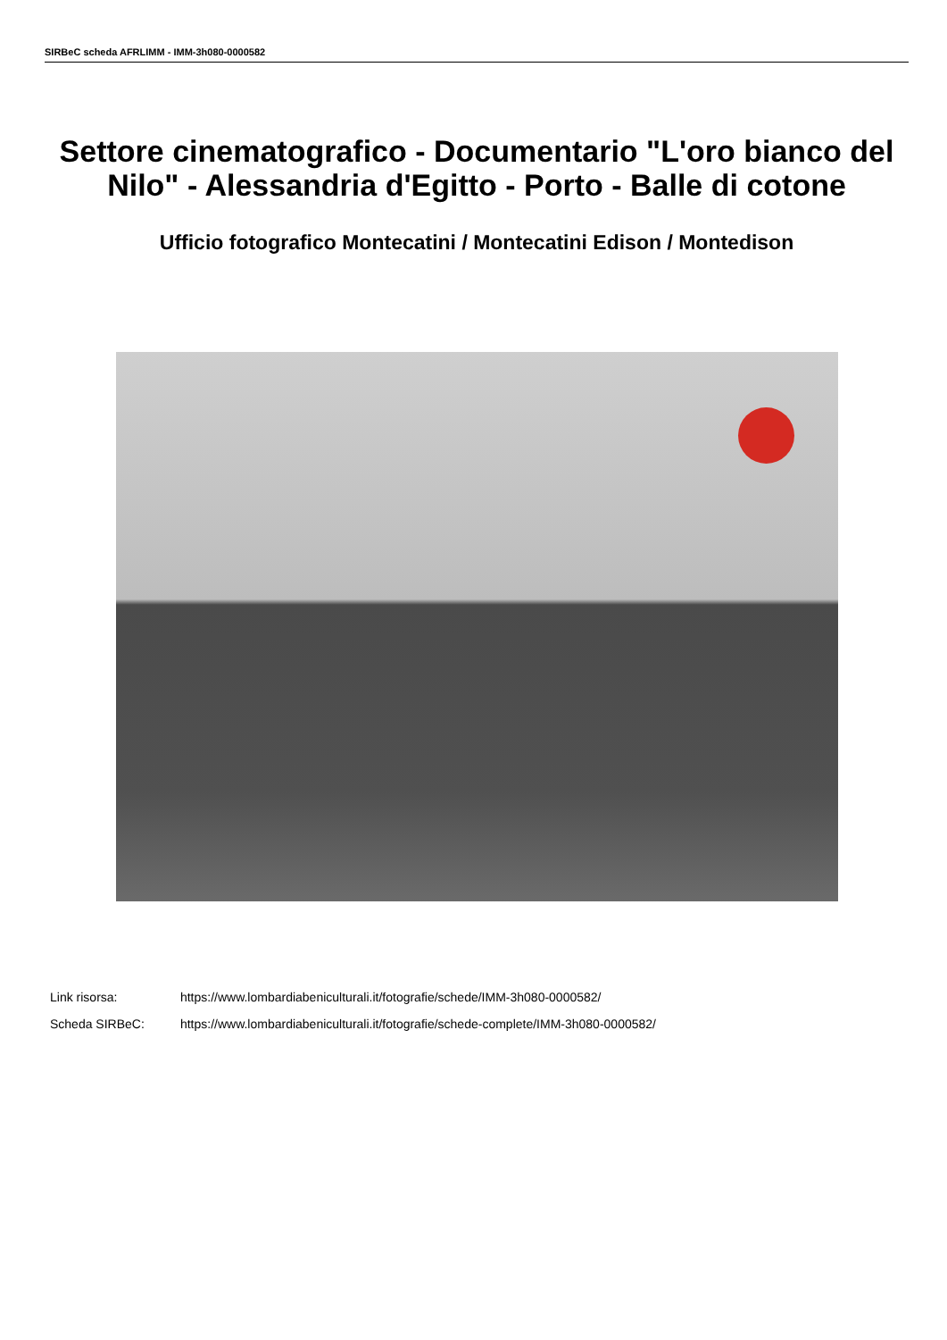SIRBeC scheda AFRLIMM - IMM-3h080-0000582
Settore cinematografico - Documentario "L'oro bianco del Nilo" - Alessandria d'Egitto - Porto - Balle di cotone
Ufficio fotografico Montecatini / Montecatini Edison / Montedison
Link risorsa: https://www.lombardiabeniculturali.it/fotografie/schede/IMM-3h080-0000582/
Scheda SIRBeC: https://www.lombardiabeniculturali.it/fotografie/schede-complete/IMM-3h080-0000582/